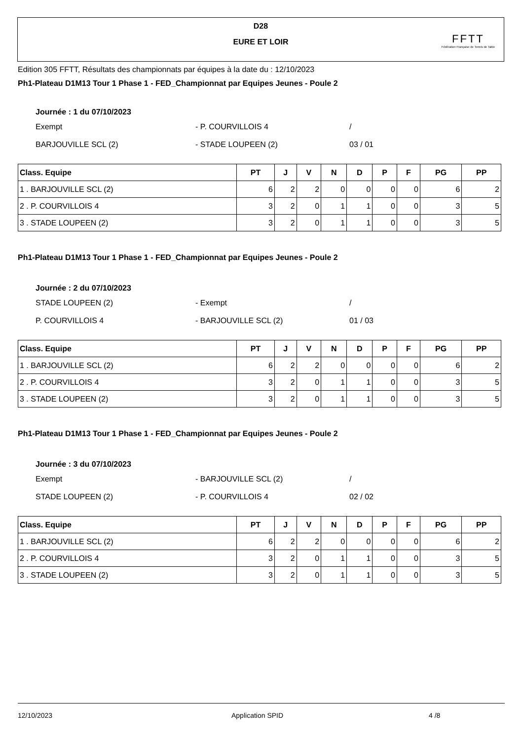D28
EURE ET LOIR
FFTT
Fédération Française de Tennis de Table
Edition 305 FFTT, Résultats des championnats par équipes à la date du : 12/10/2023
Ph1-Plateau D1M13 Tour 1 Phase 1 - FED_Championnat par Equipes Jeunes - Poule 2
Journée : 1 du 07/10/2023
Exempt - P. COURVILLOIS 4 /
BARJOUVILLE SCL (2) - STADE LOUPEEN (2) 03 / 01
| Class. Equipe | PT | J | V | N | D | P | F | PG | PP |
| --- | --- | --- | --- | --- | --- | --- | --- | --- | --- |
| 1 . BARJOUVILLE SCL (2) | 6 | 2 | 2 | 0 | 0 | 0 | 0 | 6 | 2 |
| 2 . P. COURVILLOIS 4 | 3 | 2 | 0 | 1 | 1 | 0 | 0 | 3 | 5 |
| 3 . STADE LOUPEEN (2) | 3 | 2 | 0 | 1 | 1 | 0 | 0 | 3 | 5 |
Ph1-Plateau D1M13 Tour 1 Phase 1 - FED_Championnat par Equipes Jeunes - Poule 2
Journée : 2 du 07/10/2023
STADE LOUPEEN (2) - Exempt /
P. COURVILLOIS 4 - BARJOUVILLE SCL (2) 01 / 03
| Class. Equipe | PT | J | V | N | D | P | F | PG | PP |
| --- | --- | --- | --- | --- | --- | --- | --- | --- | --- |
| 1 . BARJOUVILLE SCL (2) | 6 | 2 | 2 | 0 | 0 | 0 | 0 | 6 | 2 |
| 2 . P. COURVILLOIS 4 | 3 | 2 | 0 | 1 | 1 | 0 | 0 | 3 | 5 |
| 3 . STADE LOUPEEN (2) | 3 | 2 | 0 | 1 | 1 | 0 | 0 | 3 | 5 |
Ph1-Plateau D1M13 Tour 1 Phase 1 - FED_Championnat par Equipes Jeunes - Poule 2
Journée : 3 du 07/10/2023
Exempt - BARJOUVILLE SCL (2) /
STADE LOUPEEN (2) - P. COURVILLOIS 4 02 / 02
| Class. Equipe | PT | J | V | N | D | P | F | PG | PP |
| --- | --- | --- | --- | --- | --- | --- | --- | --- | --- |
| 1 . BARJOUVILLE SCL (2) | 6 | 2 | 2 | 0 | 0 | 0 | 0 | 6 | 2 |
| 2 . P. COURVILLOIS 4 | 3 | 2 | 0 | 1 | 1 | 0 | 0 | 3 | 5 |
| 3 . STADE LOUPEEN (2) | 3 | 2 | 0 | 1 | 1 | 0 | 0 | 3 | 5 |
12/10/2023 Application SPID 4 /8